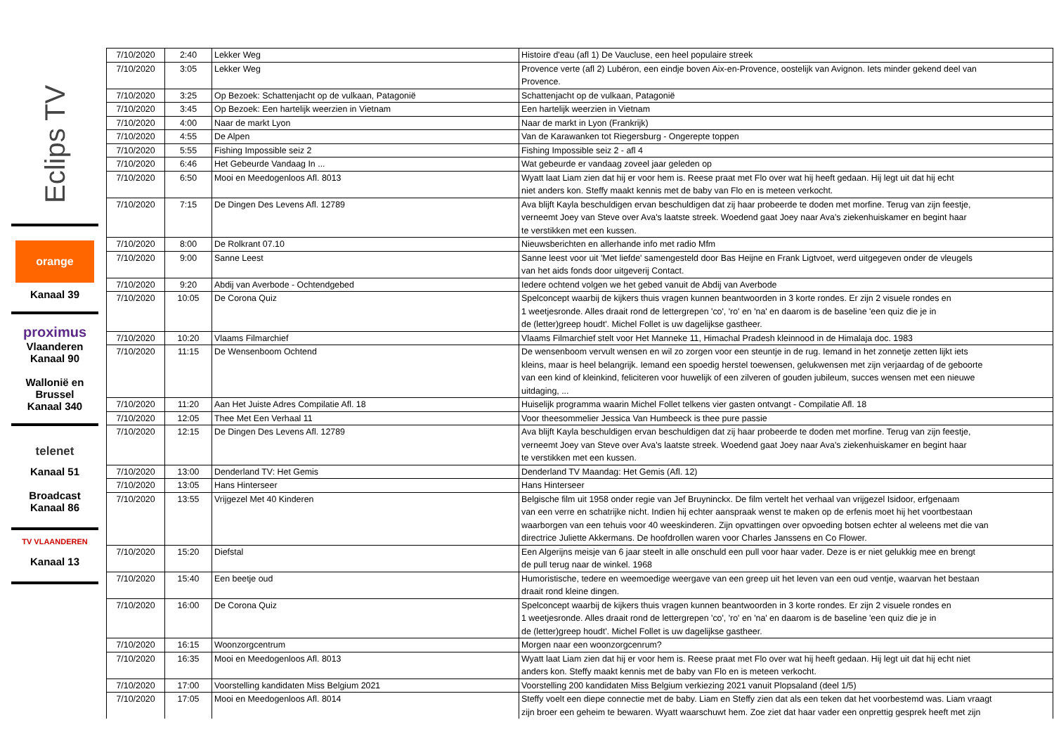Eclips TV
orange
Kanaal 39
proximus
Vlaanderen
Kanaal 90
Wallonië en
Brussel
Kanaal 340
telenet
Kanaal 51
Broadcast
Kanaal 86
TV VLAANDEREN
Kanaal 13
| 7/10/2020 | 2:40 | Lekker Weg | Histoire d'eau (afl 1) De Vaucluse, een heel populaire streek |
| 7/10/2020 | 3:05 | Lekker Weg | Provence verte (afl 2) Lubéron, een eindje boven Aix-en-Provence, oostelijk van Avignon. Iets minder gekend deel van Provence. |
| 7/10/2020 | 3:25 | Op Bezoek: Schattenjacht op de vulkaan, Patagonië | Schattenjacht op de vulkaan, Patagonië |
| 7/10/2020 | 3:45 | Op Bezoek: Een hartelijk weerzien in Vietnam | Een hartelijk weerzien in Vietnam |
| 7/10/2020 | 4:00 | Naar de markt Lyon | Naar de markt in Lyon (Frankrijk) |
| 7/10/2020 | 4:55 | De Alpen | Van de Karawanken tot Riegersburg - Ongerepte toppen |
| 7/10/2020 | 5:55 | Fishing Impossible seiz 2 | Fishing Impossible seiz 2 - afl 4 |
| 7/10/2020 | 6:46 | Het Gebeurde Vandaag In ... | Wat gebeurde er vandaag zoveel jaar geleden op |
| 7/10/2020 | 6:50 | Mooi en Meedogenloos Afl. 8013 | Wyatt laat Liam zien dat hij er voor hem is. Reese praat met Flo over wat hij heeft gedaan. Hij legt uit dat hij echt niet anders kon. Steffy maakt kennis met de baby van Flo en is meteen verkocht. |
| 7/10/2020 | 7:15 | De Dingen Des Levens Afl. 12789 | Ava blijft Kayla beschuldigen ervan beschuldigen dat zij haar probeerde te doden met morfine. Terug van zijn feestje, verneemt Joey van Steve over Ava's laatste streek. Woedend gaat Joey naar Ava's ziekenhuiskamer en begint haar te verstikken met een kussen. |
| 7/10/2020 | 8:00 | De Rolkrant 07.10 | Nieuwsberichten en allerhande info met radio Mfm |
| 7/10/2020 | 9:00 | Sanne Leest | Sanne leest voor uit 'Met liefde' samengesteld door Bas Heijne en Frank Ligtvoet, werd uitgegeven onder de vleugels van het aids fonds door uitgeverij Contact. |
| 7/10/2020 | 9:20 | Abdij van Averbode - Ochtendgebed | Iedere ochtend volgen we het gebed vanuit de Abdij van Averbode |
| 7/10/2020 | 10:05 | De Corona Quiz | Spelconcept waarbij de kijkers thuis vragen kunnen beantwoorden in 3 korte rondes. Er zijn 2 visuele rondes en 1 weetjesronde. Alles draait rond de lettergrepen 'co', 'ro' en 'na' en daarom is de baseline 'een quiz die je in de (letter)greep houdt'. Michel Follet is uw dagelijkse gastheer. |
| 7/10/2020 | 10:20 | Vlaams Filmarchief | Vlaams Filmarchief stelt voor Het Manneke 11, Himachal Pradesh kleinnood in de Himalaja doc. 1983 |
| 7/10/2020 | 11:15 | De Wensenboom Ochtend | De wensenboom vervult wensen en wil zo zorgen voor een steuntje in de rug. Iemand in het zonnetje zetten lijkt iets kleins, maar is heel belangrijk. Iemand een spoedig herstel toewensen, gelukwensen met zijn verjaardag of de geboorte van een kind of kleinkind, feliciteren voor huwelijk of een zilveren of gouden jubileum, succes wensen met een nieuwe uitdaging, ... |
| 7/10/2020 | 11:20 | Aan Het Juiste Adres Compilatie Afl. 18 | Huiselijk programma waarin Michel Follet telkens vier gasten ontvangt - Compilatie Afl. 18 |
| 7/10/2020 | 12:05 | Thee Met Een Verhaal 11 | Voor theesommelier Jessica Van Humbeeck is thee pure passie |
| 7/10/2020 | 12:15 | De Dingen Des Levens Afl. 12789 | Ava blijft Kayla beschuldigen ervan beschuldigen dat zij haar probeerde te doden met morfine. Terug van zijn feestje, verneemt Joey van Steve over Ava's laatste streek. Woedend gaat Joey naar Ava's ziekenhuiskamer en begint haar te verstikken met een kussen. |
| 7/10/2020 | 13:00 | Denderland TV: Het Gemis | Denderland TV Maandag: Het Gemis (Afl. 12) |
| 7/10/2020 | 13:05 | Hans Hinterseer | Hans Hinterseer |
| 7/10/2020 | 13:55 | Vrijgezel Met 40 Kinderen | Belgische film uit 1958 onder regie van Jef Bruyninckx. De film vertelt het verhaal van vrijgezel Isidoor, erfgenaam van een verre en schatrijke nicht. Indien hij echter aanspraak wenst te maken op de erfenis moet hij het voortbestaan waarborgen van een tehuis voor 40 weeskinderen. Zijn opvattingen over opvoeding botsen echter al weleens met die van directrice Juliette Akkermans. De hoofdrollen waren voor Charles Janssens en Co Flower. |
| 7/10/2020 | 15:20 | Diefstal | Een Algerijns meisje van 6 jaar steelt in alle onschuld een pull voor haar vader. Deze is er niet gelukkig mee en brengt de pull terug naar de winkel. 1968 |
| 7/10/2020 | 15:40 | Een beetje oud | Humoristische, tedere en weemoedige weergave van een greep uit het leven van een oud ventje, waarvan het bestaan draait rond kleine dingen. |
| 7/10/2020 | 16:00 | De Corona Quiz | Spelconcept waarbij de kijkers thuis vragen kunnen beantwoorden in 3 korte rondes. Er zijn 2 visuele rondes en 1 weetjesronde. Alles draait rond de lettergrepen 'co', 'ro' en 'na' en daarom is de baseline 'een quiz die je in de (letter)greep houdt'. Michel Follet is uw dagelijkse gastheer. |
| 7/10/2020 | 16:15 | Woonzorgcentrum | Morgen naar een woonzorgcenrum? |
| 7/10/2020 | 16:35 | Mooi en Meedogenloos Afl. 8013 | Wyatt laat Liam zien dat hij er voor hem is. Reese praat met Flo over wat hij heeft gedaan. Hij legt uit dat hij echt niet anders kon. Steffy maakt kennis met de baby van Flo en is meteen verkocht. |
| 7/10/2020 | 17:00 | Voorstelling kandidaten Miss Belgium 2021 | Voorstelling 200 kandidaten Miss Belgium verkiezing 2021 vanuit Plopsaland (deel 1/5) |
| 7/10/2020 | 17:05 | Mooi en Meedogenloos Afl. 8014 | Steffy voelt een diepe connectie met de baby. Liam en Steffy zien dat als een teken dat het voorbestemd was. Liam vraagt zijn broer een geheim te bewaren. Wyatt waarschuwt hem. Zoe ziet dat haar vader een onprettig gesprek heeft met zijn |